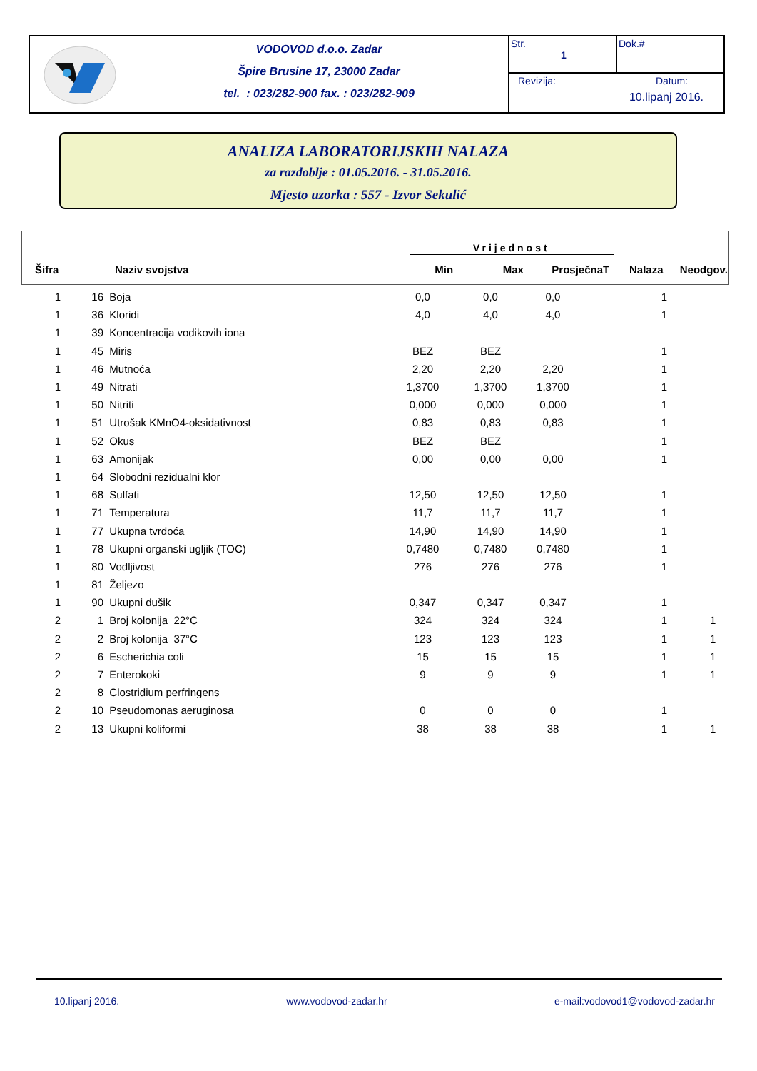VODOVOD d.o.o. Zadar
Špire Brusine 17, 23000 Zadar
tel. : 023/282-900 fax. : 023/282-909
Str.
1
Dok.#
Revizija: Datum:
10.lipanj 2016.
ANALIZA LABORATORIJSKIH NALAZA
za razdoblje : 01.05.2016. - 31.05.2016.
Mjesto uzorka : 557 - Izvor Sekulić
| | | Vrijednost | | | | |
| --- | --- | --- | --- | --- | --- | --- |
| Šifra | Naziv svojstva | Min | Max | ProsječnaT | Nalaza | Neodgov. |
| 1 | 16 | Boja | 0,0 | 0,0 | 0,0 | 1 | |
| 1 | 36 | Kloridi | 4,0 | 4,0 | 4,0 | 1 | |
| 1 | 39 | Koncentracija vodikovih iona | | | | | |
| 1 | 45 | Miris | BEZ | BEZ | | 1 | |
| 1 | 46 | Mutnoća | 2,20 | 2,20 | 2,20 | 1 | |
| 1 | 49 | Nitrati | 1,3700 | 1,3700 | 1,3700 | 1 | |
| 1 | 50 | Nitriti | 0,000 | 0,000 | 0,000 | 1 | |
| 1 | 51 | Utrošak KMnO4-oksidativnost | 0,83 | 0,83 | 0,83 | 1 | |
| 1 | 52 | Okus | BEZ | BEZ | | 1 | |
| 1 | 63 | Amonijak | 0,00 | 0,00 | 0,00 | 1 | |
| 1 | 64 | Slobodni rezidualni klor | | | | | |
| 1 | 68 | Sulfati | 12,50 | 12,50 | 12,50 | 1 | |
| 1 | 71 | Temperatura | 11,7 | 11,7 | 11,7 | 1 | |
| 1 | 77 | Ukupna tvrdoća | 14,90 | 14,90 | 14,90 | 1 | |
| 1 | 78 | Ukupni organski ugljik (TOC) | 0,7480 | 0,7480 | 0,7480 | 1 | |
| 1 | 80 | Vodljivost | 276 | 276 | 276 | 1 | |
| 1 | 81 | Željezo | | | | | |
| 1 | 90 | Ukupni dušik | 0,347 | 0,347 | 0,347 | 1 | |
| 2 | 1 | Broj kolonija 22°C | 324 | 324 | 324 | 1 | 1 |
| 2 | 2 | Broj kolonija 37°C | 123 | 123 | 123 | 1 | 1 |
| 2 | 6 | Escherichia coli | 15 | 15 | 15 | 1 | 1 |
| 2 | 7 | Enterokoki | 9 | 9 | 9 | 1 | 1 |
| 2 | 8 | Clostridium perfringens | | | | | |
| 2 | 10 | Pseudomonas aeruginosa | 0 | 0 | 0 | 1 | |
| 2 | 13 | Ukupni koliformi | 38 | 38 | 38 | 1 | 1 |
10.lipanj 2016. www.vodovod-zadar.hr e-mail:vodovod1@vodovod-zadar.hr